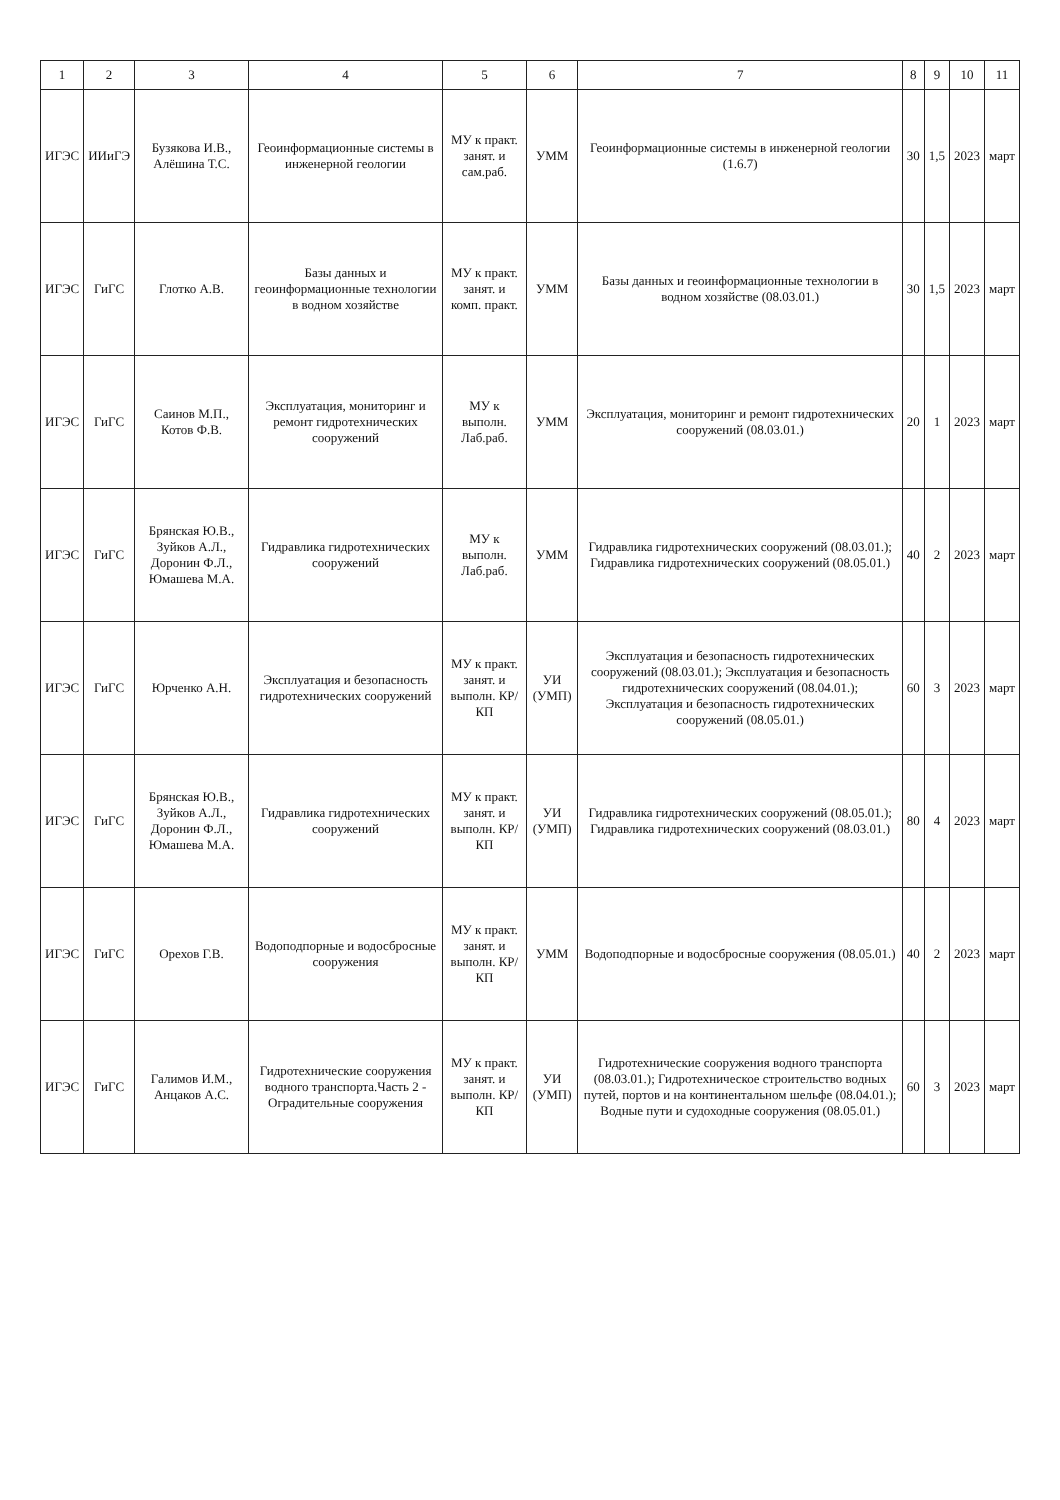| 1 | 2 | 3 | 4 | 5 | 6 | 7 | 8 | 9 | 10 | 11 |
| --- | --- | --- | --- | --- | --- | --- | --- | --- | --- | --- |
| ИГЭС | ИИиГЭ | Бузякова И.В., Алёшина Т.С. | Геоинформационные системы в инженерной геологии | МУ к практ. занят. и сам.раб. | УММ | Геоинформационные системы в инженерной геологии (1.6.7) | 30 | 1,5 | 2023 | март |
| ИГЭС | ГиГС | Глотко А.В. | Базы данных и геоинформационные технологии в водном хозяйстве | МУ к практ. занят. и комп. практ. | УММ | Базы данных и геоинформационные технологии в водном хозяйстве (08.03.01.) | 30 | 1,5 | 2023 | март |
| ИГЭС | ГиГС | Саинов М.П., Котов Ф.В. | Эксплуатация, мониторинг и ремонт гидротехнических сооружений | МУ к выполн. Лаб.раб. | УММ | Эксплуатация, мониторинг и ремонт гидротехнических сооружений (08.03.01.) | 20 | 1 | 2023 | март |
| ИГЭС | ГиГС | Брянская Ю.В., Зуйков А.Л., Доронин Ф.Л., Юмашева М.А. | Гидравлика гидротехнических сооружений | МУ к выполн. Лаб.раб. | УММ | Гидравлика гидротехнических сооружений (08.03.01.); Гидравлика гидротехнических сооружений (08.05.01.) | 40 | 2 | 2023 | март |
| ИГЭС | ГиГС | Юрченко А.Н. | Эксплуатация и безопасность гидротехнических сооружений | МУ к практ. занят. и выполн. КР/КП | УИ (УМП) | Эксплуатация и безопасность гидротехнических сооружений (08.03.01.); Эксплуатация и безопасность гидротехнических сооружений (08.04.01.); Эксплуатация и безопасность гидротехнических сооружений (08.05.01.) | 60 | 3 | 2023 | март |
| ИГЭС | ГиГС | Брянская Ю.В., Зуйков А.Л., Доронин Ф.Л., Юмашева М.А. | Гидравлика гидротехнических сооружений | МУ к практ. занят. и выполн. КР/КП | УИ (УМП) | Гидравлика гидротехнических сооружений (08.05.01.); Гидравлика гидротехнических сооружений (08.03.01.) | 80 | 4 | 2023 | март |
| ИГЭС | ГиГС | Орехов Г.В. | Водоподпорные и водосбросные сооружения | МУ к практ. занят. и выполн. КР/КП | УММ | Водоподпорные и водосбросные сооружения (08.05.01.) | 40 | 2 | 2023 | март |
| ИГЭС | ГиГС | Галимов И.М., Анцаков А.С. | Гидротехнические сооружения водного транспорта.Часть 2 - Оградительные сооружения | МУ к практ. занят. и выполн. КР/КП | УИ (УМП) | Гидротехнические сооружения водного транспорта (08.03.01.); Гидротехническое строительство водных путей, портов и на континентальном шельфе (08.04.01.); Водные пути и судоходные сооружения (08.05.01.) | 60 | 3 | 2023 | март |